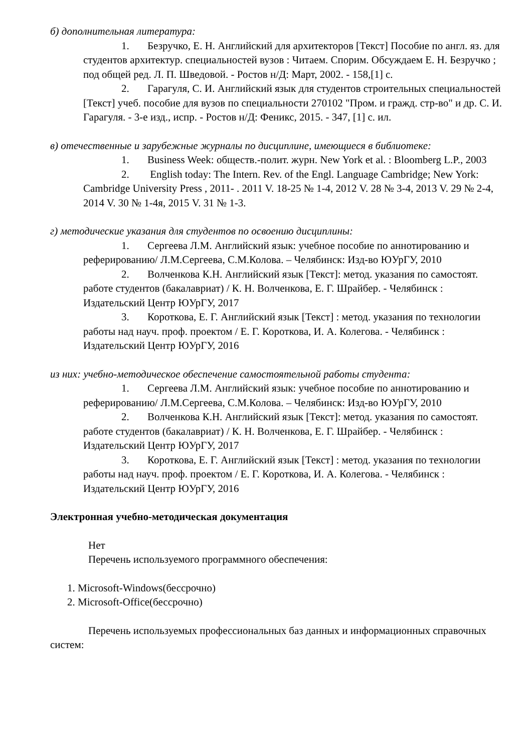б) дополнительная литература:
1. Безручко, Е. Н. Английский для архитекторов [Текст] Пособие по англ. яз. для студентов архитектур. специальностей вузов : Читаем. Спорим. Обсуждаем Е. Н. Безручко ; под общей ред. Л. П. Шведовой. - Ростов н/Д: Март, 2002. - 158,[1] с.
2. Гарагуля, С. И. Английский язык для студентов строительных специальностей [Текст] учеб. пособие для вузов по специальности 270102 "Пром. и гражд. стр-во" и др. С. И. Гарагуля. - 3-е изд., испр. - Ростов н/Д: Феникс, 2015. - 347, [1] с. ил.
в) отечественные и зарубежные журналы по дисциплине, имеющиеся в библиотеке:
1. Business Week: обществ.-полит. журн. New York et al. : Bloomberg L.P., 2003
2. English today: The Intern. Rev. of the Engl. Language Cambridge; New York: Cambridge University Press , 2011- . 2011 V. 18-25 № 1-4, 2012 V. 28 № 3-4, 2013 V. 29 № 2-4, 2014 V. 30 № 1-4я, 2015 V. 31 № 1-3.
г) методические указания для студентов по освоению дисциплины:
1. Сергеева Л.М. Английский язык: учебное пособие по аннотированию и реферированию/ Л.М.Сергеева, С.М.Колова. – Челябинск: Изд-во ЮУрГУ, 2010
2. Волченкова К.Н. Английский язык [Текст]: метод. указания по самостоят. работе студентов (бакалавриат) / К. Н. Волченкова, Е. Г. Шрайбер. - Челябинск : Издательский Центр ЮУрГУ, 2017
3. Короткова, Е. Г. Английский язык [Текст] : метод. указания по технологии работы над науч. проф. проектом / Е. Г. Короткова, И. А. Колегова. - Челябинск : Издательский Центр ЮУрГУ, 2016
из них: учебно-методическое обеспечение самостоятельной работы студента:
1. Сергеева Л.М. Английский язык: учебное пособие по аннотированию и реферированию/ Л.М.Сергеева, С.М.Колова. – Челябинск: Изд-во ЮУрГУ, 2010
2. Волченкова К.Н. Английский язык [Текст]: метод. указания по самостоят. работе студентов (бакалавриат) / К. Н. Волченкова, Е. Г. Шрайбер. - Челябинск : Издательский Центр ЮУрГУ, 2017
3. Короткова, Е. Г. Английский язык [Текст] : метод. указания по технологии работы над науч. проф. проектом / Е. Г. Короткова, И. А. Колегова. - Челябинск : Издательский Центр ЮУрГУ, 2016
Электронная учебно-методическая документация
Нет
Перечень используемого программного обеспечения:
1. Microsoft-Windows(бессрочно)
2. Microsoft-Office(бессрочно)
Перечень используемых профессиональных баз данных и информационных справочных систем: